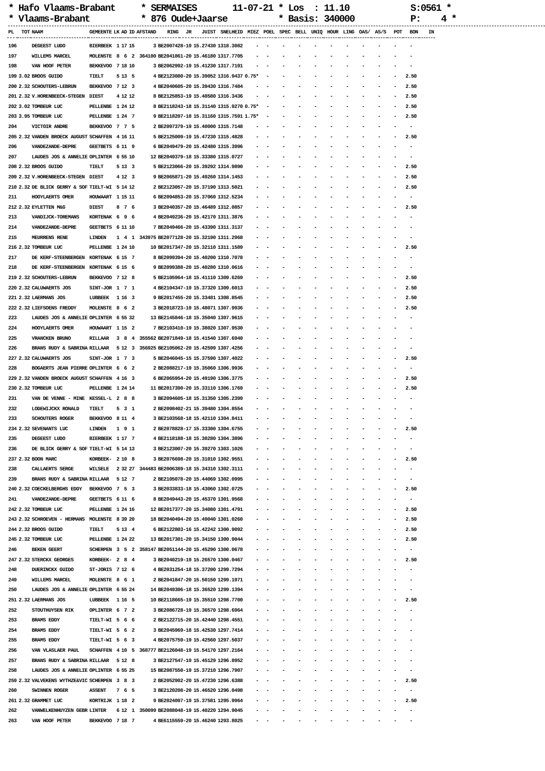* Hafo Vlaams-Brabant     * SERMAISES       11-07-21 * Los  : 11.10            S:0561 *
* Vlaams-Brabant          * 876 Oude+Jaarse          * Basis: 340000           P:    4 *
| PL | TOT | NAAM | GEMEENTE | LK | AD | ID | AFSTAND | RING | JR | JUIST | SNELHEID | MIEZ | POEL | SPEC | BELL | UNIQ | HOUR | LING | OAS/ | AS/S | POT | BON | IN |
| --- | --- | --- | --- | --- | --- | --- | --- | --- | --- | --- | --- | --- | --- | --- | --- | --- | --- | --- | --- | --- | --- | --- | --- |
| 196 | | DEGEEST LUDO | BIERBEEK | 1 | 17 | 15 | 3 | BE2007428-19 | | 15.27430 | 1318.3082 | - | - | - | - | - | - | - | - | - | - | - | |
| 197 | | WILLEMS MARCEL | MOLENSTE | 8 | 6 | 2 | 364100 | BE2041861-20 | | 15.46180 | 1317.7705 | - | - | - | - | - | - | - | - | - | - | - | |
| 198 | | VAN HOOF PETER | BEKKEVOO | 7 | 18 | 10 | 3 | BE2062992-19 | | 15.41230 | 1317.7191 | - | - | - | - | - | - | - | - | - | - | - | |
| 199 | 3.02 | BROOS GUIDO | TIELT | 5 | 13 | 5 | 4 | BE2123080-20 | | 15.39052 | 1316.9437 | 0.75* | - | - | - | - | - | - | - | - | - | 2.50 | |
| 200 | 2.32 | SCHOUTERS-LEBRUN | BEKKEVOO | 7 | 12 | 3 | 4 | BE2040605-20 | | 15.39430 | 1316.7484 | - | - | - | - | - | - | - | - | - | - | 2.50 | |
| 201 | 2.32 | V.HORENBEECK-STEGEN | DIEST | 4 | 12 | 12 | 8 | BE2125853-19 | | 15.48580 | 1316.3436 | - | - | - | - | - | - | - | - | - | - | 2.50 | |
| 202 | 3.02 | TOMBEUR LUC | PELLENBE | 1 | 24 | 12 | 8 | BE2118243-18 | | 15.31140 | 1315.9270 | 0.75* | - | - | - | - | - | - | - | - | - | 2.50 | |
| 203 | 3.95 | TOMBEUR LUC | PELLENBE | 1 | 24 | 7 | 9 | BE2118207-18 | | 15.31160 | 1315.7591 | 1.75* | - | - | - | - | - | - | - | - | - | 2.50 | |
| 204 | | VICTOIR ANDRE | BEKKEVOO | 7 | 7 | 5 | 2 | BE2097379-19 | | 15.40000 | 1315.7148 | - | - | - | - | - | - | - | - | - | - | - | |
| 205 | 2.32 | VANDEN BROECK AUGUST | SCHAFFEN | 4 | 16 | 11 | 5 | BE2125009-19 | | 15.47230 | 1315.4828 | - | - | - | - | - | - | - | - | - | - | 2.50 | |
| 206 | | VANDEZANDE-DEPRE | GEETBETS | 6 | 11 | 9 | 6 | BE2049479-20 | | 15.42480 | 1315.3996 | - | - | - | - | - | - | - | - | - | - | - | |
| 207 | | LAUDES JOS & ANNELIE | OPLINTER | 6 | 55 | 10 | 12 | BE2049379-18 | | 15.33380 | 1315.0727 | - | - | - | - | - | - | - | - | - | - | - | |
| 208 | 2.32 | BROOS GUIDO | TIELT | 5 | 13 | 3 | 5 | BE2123066-20 | | 15.39292 | 1314.9890 | - | - | - | - | - | - | - | - | - | - | 2.50 | |
| 209 | 2.32 | V.HORENBEECK-STEGEN | DIEST | 4 | 12 | 3 | 9 | BE2065871-20 | | 15.49260 | 1314.1453 | - | - | - | - | - | - | - | - | - | - | 2.50 | |
| 210 | 2.32 | DE BLICK GERRY & SOF | TIELT-WI | 5 | 14 | 12 | 2 | BE2123057-20 | | 15.37190 | 1313.5021 | - | - | - | - | - | - | - | - | - | - | 2.50 | |
| 211 | | HOOYLAERTS OMER | HOUWAART | 1 | 15 | 11 | 6 | BE2094853-20 | | 15.37060 | 1312.5234 | - | - | - | - | - | - | - | - | - | - | - | |
| 212 | 2.32 | EYLETTEN M&G | DIEST | 8 | 7 | 6 | 3 | BE2040357-20 | | 15.46489 | 1312.0857 | - | - | - | - | - | - | - | - | - | - | 2.50 | |
| 213 | | VANDIJCK-TOREMANS | KORTENAK | 6 | 9 | 6 | 4 | BE2049236-20 | | 15.42170 | 1311.3876 | - | - | - | - | - | - | - | - | - | - | - | |
| 214 | | VANDEZANDE-DEPRE | GEETBETS | 6 | 11 | 10 | 7 | BE2049466-20 | | 15.43390 | 1311.3137 | - | - | - | - | - | - | - | - | - | - | - | |
| 215 | | MEURRENS RENE | LINDEN | 1 | 4 | 1 | 343975 | BE2077128-20 | | 15.32190 | 1311.2968 | - | - | - | - | - | - | - | - | - | - | - | |
| 216 | 2.32 | TOMBEUR LUC | PELLENBE | 1 | 24 | 10 | 10 | BE2017347-20 | | 15.32110 | 1311.1589 | - | - | - | - | - | - | - | - | - | - | 2.50 | |
| 217 | | DE KERF-STEENBERGEN | KORTENAK | 6 | 15 | 7 | 8 | BE2099394-20 | | 15.40200 | 1310.7078 | - | - | - | - | - | - | - | - | - | - | - | |
| 218 | | DE KERF-STEENBERGEN | KORTENAK | 6 | 15 | 6 | 9 | BE2099388-20 | | 15.40280 | 1310.0616 | - | - | - | - | - | - | - | - | - | - | - | |
| 219 | 2.32 | SCHOUTERS-LEBRUN | BEKKEVOO | 7 | 12 | 8 | 5 | BE2105964-18 | | 15.41110 | 1309.6269 | - | - | - | - | - | - | - | - | - | - | 2.50 | |
| 220 | 2.32 | CALUWAERTS JOS | SINT-JOR | 1 | 7 | 1 | 4 | BE2104347-19 | | 15.37320 | 1309.6013 | - | - | - | - | - | - | - | - | - | - | 2.50 | |
| 221 | 2.32 | LAERMANS JOS | LUBBEEK | 1 | 16 | 3 | 9 | BE2017455-20 | | 15.33481 | 1308.8545 | - | - | - | - | - | - | - | - | - | - | 2.50 | |
| 222 | 2.32 | LIEFSOENS FREDDY | MOLENSTE | 8 | 6 | 2 | 3 | BE2018723-19 | | 15.48071 | 1307.9936 | - | - | - | - | - | - | - | - | - | - | 2.50 | |
| 223 | | LAUDES JOS & ANNELIE | OPLINTER | 6 | 55 | 32 | 13 | BE2145846-18 | | 15.35040 | 1307.9615 | - | - | - | - | - | - | - | - | - | - | - | |
| 224 | | HOOYLAERTS OMER | HOUWAART | 1 | 15 | 2 | 7 | BE2103410-19 | | 15.38020 | 1307.9530 | - | - | - | - | - | - | - | - | - | - | - | |
| 225 | | VRANCKEN BRUNO | RILLAAR | 3 | 8 | 4 | 355562 | BE2071849-18 | | 15.41540 | 1307.6940 | - | - | - | - | - | - | - | - | - | - | - | |
| 226 | | BRANS RUDY & SABRINA | RILLAAR | 5 | 12 | 3 | 356925 | BE2105062-20 | | 15.42599 | 1307.4256 | - | - | - | - | - | - | - | - | - | - | - | |
| 227 | 2.32 | CALUWAERTS JOS | SINT-JOR | 1 | 7 | 3 | 5 | BE2046045-15 | | 15.37590 | 1307.4022 | - | - | - | - | - | - | - | - | - | - | 2.50 | |
| 228 | | BOGAERTS JEAN PIERRE | OPLINTER | 6 | 6 | 2 | 2 | BE2088217-19 | | 15.35060 | 1306.9936 | - | - | - | - | - | - | - | - | - | - | - | |
| 229 | 2.32 | VANDEN BROECK AUGUST | SCHAFFEN | 4 | 16 | 3 | 6 | BE2065954-20 | | 15.49190 | 1306.3775 | - | - | - | - | - | - | - | - | - | - | 2.50 | |
| 230 | 2.32 | TOMBEUR LUC | PELLENBE | 1 | 24 | 14 | 11 | BE2017390-20 | | 15.33110 | 1306.1769 | - | - | - | - | - | - | - | - | - | - | 2.50 | |
| 231 | | VAN DE VENNE - MINE | KESSEL-L | 2 | 8 | 8 | 3 | BE2094605-18 | | 15.31350 | 1305.2399 | - | - | - | - | - | - | - | - | - | - | - | |
| 232 | | LODEWIJCKX RONALD | TIELT | 5 | 3 | 1 | 2 | BE2098402-21 | | 15.39480 | 1304.8554 | - | - | - | - | - | - | - | - | - | - | - | |
| 233 | | SCHOUTERS ROGER | BEKKEVOO | 8 | 11 | 4 | 3 | BE2103568-18 | | 15.42110 | 1304.8411 | - | - | - | - | - | - | - | - | - | - | - | |
| 234 | 2.32 | SEVENANTS LUC | LINDEN | 1 | 9 | 1 | 2 | BE2078828-17 | | 15.33300 | 1304.6755 | - | - | - | - | - | - | - | - | - | - | 2.50 | |
| 235 | | DEGEEST LUDO | BIERBEEK | 1 | 17 | 7 | 4 | BE2118188-18 | | 15.30280 | 1304.3896 | - | - | - | - | - | - | - | - | - | - | - | |
| 236 | | DE BLICK GERRY & SOF | TIELT-WI | 5 | 14 | 13 | 3 | BE2123007-20 | | 15.39270 | 1303.1026 | - | - | - | - | - | - | - | - | - | - | - | |
| 237 | 2.32 | BOON MARC | KORBEEK- | 2 | 10 | 8 | 3 | BE2076698-20 | | 15.31010 | 1302.9551 | - | - | - | - | - | - | - | - | - | - | 2.50 | |
| 238 | | CALLAERTS SERGE | WILSELE | 2 | 32 | 27 | 344483 | BE2006389-18 | | 15.34310 | 1302.3111 | - | - | - | - | - | - | - | - | - | - | - | |
| 239 | | BRANS RUDY & SABRINA | RILLAAR | 5 | 12 | 7 | 2 | BE2105078-20 | | 15.44069 | 1302.0995 | - | - | - | - | - | - | - | - | - | - | - | |
| 240 | 2.32 | COECKELBERGHS EDDY | BEKKEVOO | 7 | 5 | 3 | 3 | BE2033833-18 | | 15.43060 | 1302.0725 | - | - | - | - | - | - | - | - | - | - | 2.50 | |
| 241 | | VANDEZANDE-DEPRE | GEETBETS | 6 | 11 | 6 | 8 | BE2049443-20 | | 15.45370 | 1301.9568 | - | - | - | - | - | - | - | - | - | - | - | |
| 242 | 2.32 | TOMBEUR LUC | PELLENBE | 1 | 24 | 16 | 12 | BE2017377-20 | | 15.34080 | 1301.4791 | - | - | - | - | - | - | - | - | - | - | 2.50 | |
| 243 | 2.32 | SCHROEVEN - HERMANS | MOLENSTE | 8 | 39 | 20 | 18 | BE2040494-20 | | 15.49040 | 1301.0260 | - | - | - | - | - | - | - | - | - | - | 2.50 | |
| 244 | 2.32 | BROOS GUIDO | TIELT | 5 | 13 | 4 | 6 | BE2122803-16 | | 15.42242 | 1300.9092 | - | - | - | - | - | - | - | - | - | - | 2.50 | |
| 245 | 2.32 | TOMBEUR LUC | PELLENBE | 1 | 24 | 22 | 13 | BE2017301-20 | | 15.34150 | 1300.9044 | - | - | - | - | - | - | - | - | - | - | 2.50 | |
| 246 | | BEKEN GEERT | SCHERPEN | 3 | 5 | 2 | 358147 | BE2051144-20 | | 15.45290 | 1300.0678 | - | - | - | - | - | - | - | - | - | - | - | |
| 247 | 2.32 | STERCKX GEORGES | KORBEEK- | 2 | 8 | 4 | 3 | BE2040219-19 | | 15.26570 | 1300.0467 | - | - | - | - | - | - | - | - | - | - | 2.50 | |
| 248 | | DUERINCKX GUIDO | ST-JORIS | 7 | 12 | 6 | 4 | BE2031254-18 | | 15.37200 | 1299.7294 | - | - | - | - | - | - | - | - | - | - | - | |
| 249 | | WILLEMS MARCEL | MOLENSTE | 8 | 6 | 1 | 2 | BE2041847-20 | | 15.50150 | 1299.1971 | - | - | - | - | - | - | - | - | - | - | - | |
| 250 | | LAUDES JOS & ANNELIE | OPLINTER | 6 | 55 | 24 | 14 | BE2049306-18 | | 15.36520 | 1299.1394 | - | - | - | - | - | - | - | - | - | - | - | |
| 251 | 2.32 | LAERMANS JOS | LUBBEEK | 1 | 16 | 5 | 10 | BE2118665-19 | | 15.35510 | 1298.7700 | - | - | - | - | - | - | - | - | - | - | 2.50 | |
| 252 | | STOUTHUYSEN RIK | OPLINTER | 6 | 7 | 2 | 3 | BE2086728-19 | | 15.36570 | 1298.6964 | - | - | - | - | - | - | - | - | - | - | - | |
| 253 | | BRAMS EDDY | TIELT-WI | 5 | 6 | 6 | 2 | BE2122715-20 | | 15.42440 | 1298.4551 | - | - | - | - | - | - | - | - | - | - | - | |
| 254 | | BRAMS EDDY | TIELT-WI | 5 | 6 | 2 | 3 | BE2045969-18 | | 15.42530 | 1297.7414 | - | - | - | - | - | - | - | - | - | - | - | |
| 255 | | BRAMS EDDY | TIELT-WI | 5 | 6 | 3 | 4 | BE2075759-19 | | 15.42560 | 1297.5037 | - | - | - | - | - | - | - | - | - | - | - | |
| 256 | | VAN VLASLAER PAUL | SCHAFFEN | 4 | 10 | 5 | 368777 | BE2126048-19 | | 15.54170 | 1297.2164 | - | - | - | - | - | - | - | - | - | - | - | |
| 257 | | BRANS RUDY & SABRINA | RILLAAR | 5 | 12 | 8 | 3 | BE2127547-19 | | 15.45129 | 1296.8952 | - | - | - | - | - | - | - | - | - | - | - | |
| 258 | | LAUDES JOS & ANNELIE | OPLINTER | 6 | 55 | 25 | 15 | BE2087550-19 | | 15.37210 | 1296.7907 | - | - | - | - | - | - | - | - | - | - | - | |
| 259 | 2.32 | VALVEKENS WYTHZE&VIC | SCHERPEN | 3 | 8 | 3 | 2 | BE2052902-20 | | 15.47230 | 1296.6388 | - | - | - | - | - | - | - | - | - | - | 2.50 | |
| 260 | | SWINNEN ROGER | ASSENT | 7 | 6 | 5 | 3 | BE2120208-20 | | 15.46520 | 1296.0498 | - | - | - | - | - | - | - | - | - | - | - | |
| 261 | 2.32 | GRAMMET LUC | KORTRIJK | 1 | 18 | 2 | 9 | BE2024097-19 | | 15.37581 | 1295.9964 | - | - | - | - | - | - | - | - | - | - | 2.50 | |
| 262 | | VANWELKENHUYZEN GEBR | LINTER | 6 | 12 | 1 | 350099 | BE2088048-19 | | 15.40220 | 1294.9045 | - | - | - | - | - | - | - | - | - | - | - | |
| 263 | | VAN HOOF PETER | BEKKEVOO | 7 | 18 | 7 | 4 | BE6115559-20 | | 15.46240 | 1293.8025 | - | - | - | - | - | - | - | - | - | - | - | |